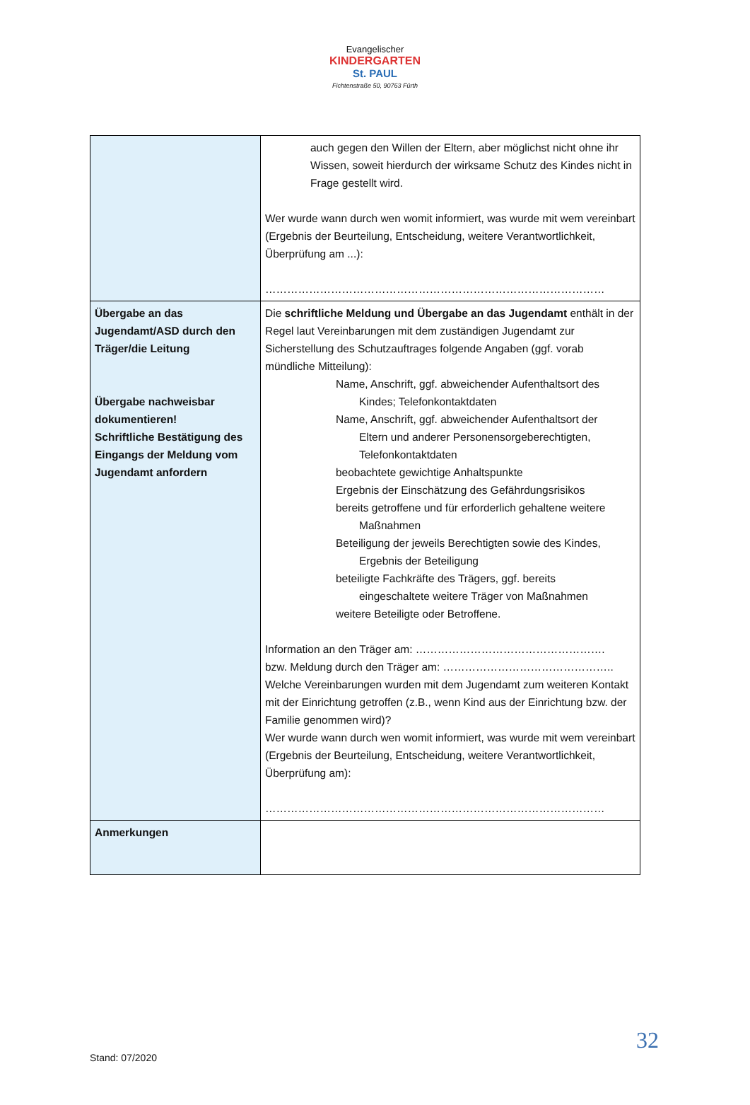Evangelischer
KINDERGARTEN
St. PAUL
Fichtenstraße 50, 90763 Fürth
| | auch gegen den Willen der Eltern, aber möglichst nicht ohne ihr Wissen, soweit hierdurch der wirksame Schutz des Kindes nicht in Frage gestellt wird. Wer wurde wann durch wen womit informiert, was wurde mit wem vereinbart (Ergebnis der Beurteilung, Entscheidung, weitere Verantwortlichkeit, Überprüfung am ...): ………………………………………………………………………………… |
| Übergabe an das Jugendamt/ASD durch den Träger/die Leitung Übergabe nachweisbar dokumentieren! Schriftliche Bestätigung des Eingangs der Meldung vom Jugendamt anfordern | Die schriftliche Meldung und Übergabe an das Jugendamt enthält in der Regel laut Vereinbarungen mit dem zuständigen Jugendamt zur Sicherstellung des Schutzauftrages folgende Angaben (ggf. vorab mündliche Mitteilung): Name, Anschrift, ggf. abweichender Aufenthaltsort des Kindes; Telefonkontaktdaten Name, Anschrift, ggf. abweichender Aufenthaltsort der Eltern und anderer Personensorgeberechtigten, Telefonkontaktdaten beobachtete gewichtige Anhaltspunkte Ergebnis der Einschätzung des Gefährdungsrisikos bereits getroffene und für erforderlich gehaltene weitere Maßnahmen Beteiligung der jeweils Berechtigten sowie des Kindes, Ergebnis der Beteiligung beteiligte Fachkräfte des Trägers, ggf. bereits eingeschaltete weitere Träger von Maßnahmen weitere Beteiligte oder Betroffene. Information an den Träger am: ……………………………………………. bzw. Meldung durch den Träger am: ……………………………………….. Welche Vereinbarungen wurden mit dem Jugendamt zum weiteren Kontakt mit der Einrichtung getroffen (z.B., wenn Kind aus der Einrichtung bzw. der Familie genommen wird)? Wer wurde wann durch wen womit informiert, was wurde mit wem vereinbart (Ergebnis der Beurteilung, Entscheidung, weitere Verantwortlichkeit, Überprüfung am): ………………………………………………………………………………… |
| Anmerkungen | |
32
Stand: 07/2020